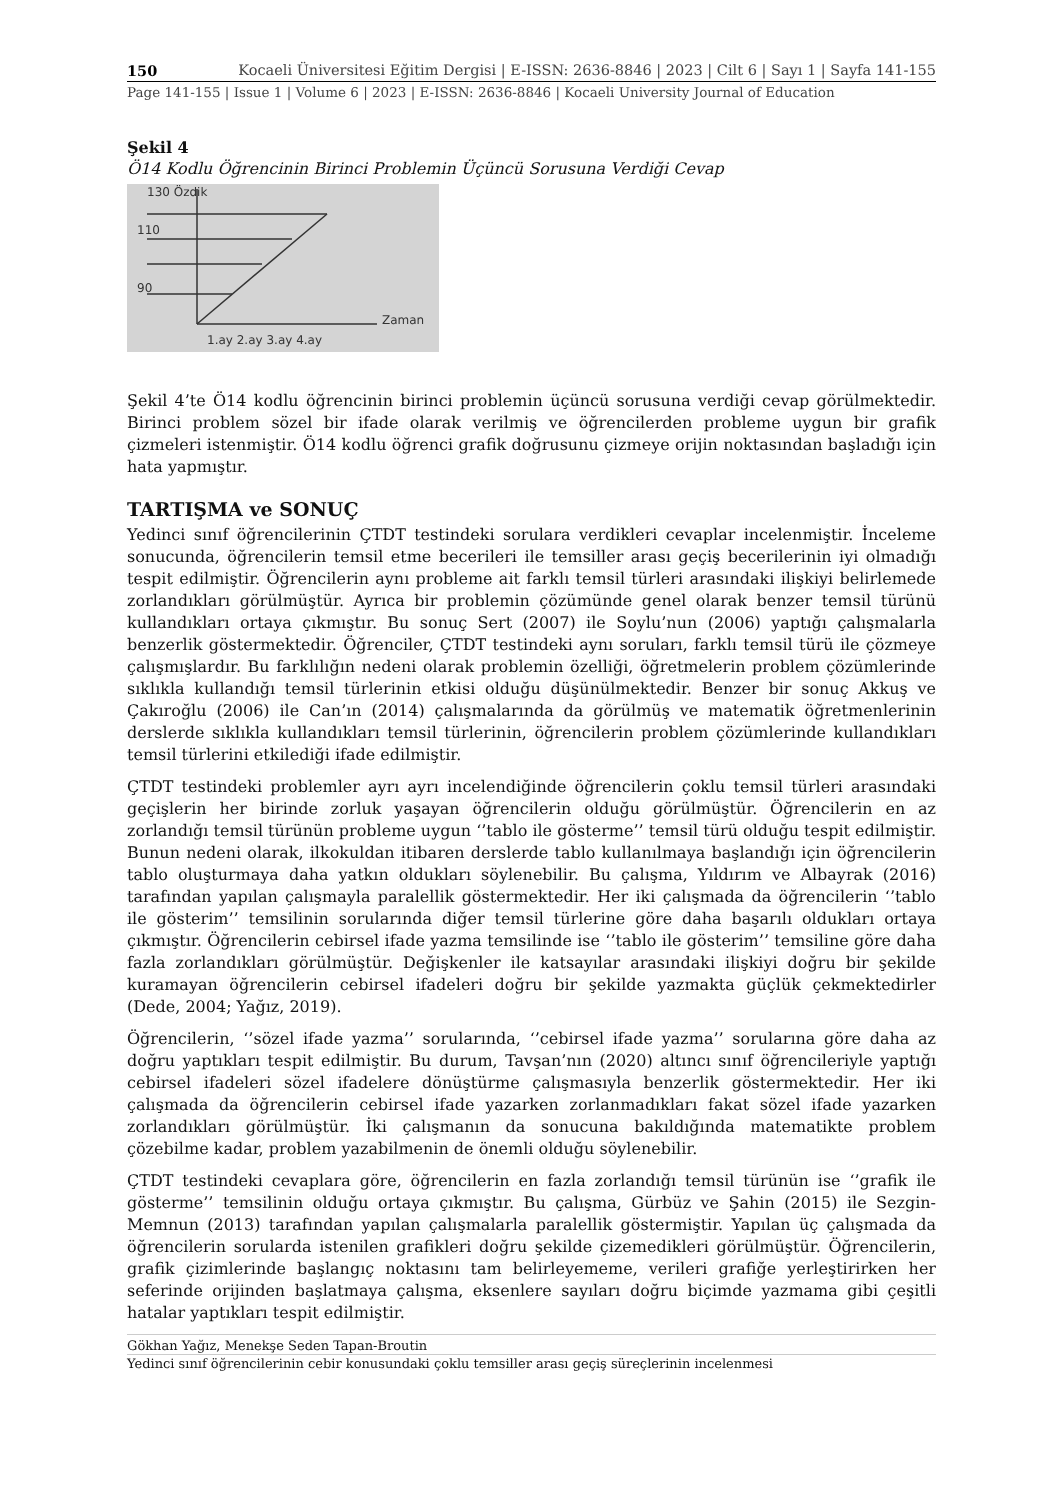150 Kocaeli Üniversitesi Eğitim Dergisi | E-ISSN: 2636-8846 | 2023 | Cilt 6 | Sayı 1 | Sayfa 141-155
Page 141-155 | Issue 1 | Volume 6 | 2023 | E-ISSN: 2636-8846 | Kocaeli University Journal of Education
Şekil 4
Ö14 Kodlu Öğrencinin Birinci Problemin Üçüncü Sorusuna Verdiği Cevap
130 Özdik
110
90
Zaman
1.ay 2.ay 3.ay 4.ay
Şekil 4’te Ö14 kodlu öğrencinin birinci problemin üçüncü sorusuna verdiği cevap görülmektedir. Birinci problem sözel bir ifade olarak verilmiş ve öğrencilerden probleme uygun bir grafik çizmeleri istenmiştir. Ö14 kodlu öğrenci grafik doğrusunu çizmeye orijin noktasından başladığı için hata yapmıştır.
TARTIŞMA ve SONUÇ
Yedinci sınıf öğrencilerinin ÇTDT testindeki sorulara verdikleri cevaplar incelenmiştir. İnceleme sonucunda, öğrencilerin temsil etme becerileri ile temsiller arası geçiş becerilerinin iyi olmadığı tespit edilmiştir. Öğrencilerin aynı probleme ait farklı temsil türleri arasındaki ilişkiyi belirlemede zorlandıkları görülmüştür. Ayrıca bir problemin çözümünde genel olarak benzer temsil türünü kullandıkları ortaya çıkmıştır. Bu sonuç Sert (2007) ile Soylu’nun (2006) yaptığı çalışmalarla benzerlik göstermektedir. Öğrenciler, ÇTDT testindeki aynı soruları, farklı temsil türü ile çözmeye çalışmışlardır. Bu farklılığın nedeni olarak problemin özelliği, öğretmelerin problem çözümlerinde sıklıkla kullandığı temsil türlerinin etkisi olduğu düşünülmektedir. Benzer bir sonuç Akkuş ve Çakıroğlu (2006) ile Can’ın (2014) çalışmalarında da görülmüş ve matematik öğretmenlerinin derslerde sıklıkla kullandıkları temsil türlerinin, öğrencilerin problem çözümlerinde kullandıkları temsil türlerini etkilediği ifade edilmiştir.
ÇTDT testindeki problemler ayrı ayrı incelendiğinde öğrencilerin çoklu temsil türleri arasındaki geçişlerin her birinde zorluk yaşayan öğrencilerin olduğu görülmüştür. Öğrencilerin en az zorlandığı temsil türünün probleme uygun ‘’tablo ile gösterme’’ temsil türü olduğu tespit edilmiştir. Bunun nedeni olarak, ilkokuldan itibaren derslerde tablo kullanılmaya başlandığı için öğrencilerin tablo oluşturmaya daha yatkın oldukları söylenebilir. Bu çalışma, Yıldırım ve Albayrak (2016) tarafından yapılan çalışmayla paralellik göstermektedir. Her iki çalışmada da öğrencilerin ‘’tablo ile gösterim’’ temsilinin sorularında diğer temsil türlerine göre daha başarılı oldukları ortaya çıkmıştır. Öğrencilerin cebirsel ifade yazma temsilinde ise ‘’tablo ile gösterim’’ temsiline göre daha fazla zorlandıkları görülmüştür. Değişkenler ile katsayılar arasındaki ilişkiyi doğru bir şekilde kuramayan öğrencilerin cebirsel ifadeleri doğru bir şekilde yazmakta güçlük çekmektedirler (Dede, 2004; Yağız, 2019).
Öğrencilerin, ‘’sözel ifade yazma’’ sorularında, ‘’cebirsel ifade yazma’’ sorularına göre daha az doğru yaptıkları tespit edilmiştir. Bu durum, Tavşan’nın (2020) altıncı sınıf öğrencileriyle yaptığı cebirsel ifadeleri sözel ifadelere dönüştürme çalışmasıyla benzerlik göstermektedir. Her iki çalışmada da öğrencilerin cebirsel ifade yazarken zorlanmadıkları fakat sözel ifade yazarken zorlandıkları görülmüştür. İki çalışmanın da sonucuna bakıldığında matematikte problem çözebilme kadar, problem yazabilmenin de önemli olduğu söylenebilir.
ÇTDT testindeki cevaplara göre, öğrencilerin en fazla zorlandığı temsil türünün ise ‘’grafik ile gösterme’’ temsilinin olduğu ortaya çıkmıştır. Bu çalışma, Gürbüz ve Şahin (2015) ile Sezgin-Memnun (2013) tarafından yapılan çalışmalarla paralellik göstermiştir. Yapılan üç çalışmada da öğrencilerin sorularda istenilen grafikleri doğru şekilde çizemedikleri görülmüştür. Öğrencilerin, grafik çizimlerinde başlangıç noktasını tam belirleyememe, verileri grafiğe yerleştirirken her seferinde orijinden başlatmaya çalışma, eksenlere sayıları doğru biçimde yazmama gibi çeşitli hatalar yaptıkları tespit edilmiştir.
Gökhan Yağız, Menekşe Seden Tapan-Broutin
Yedinci sınıf öğrencilerinin cebir konusundaki çoklu temsiller arası geçiş süreçlerinin incelenmesi